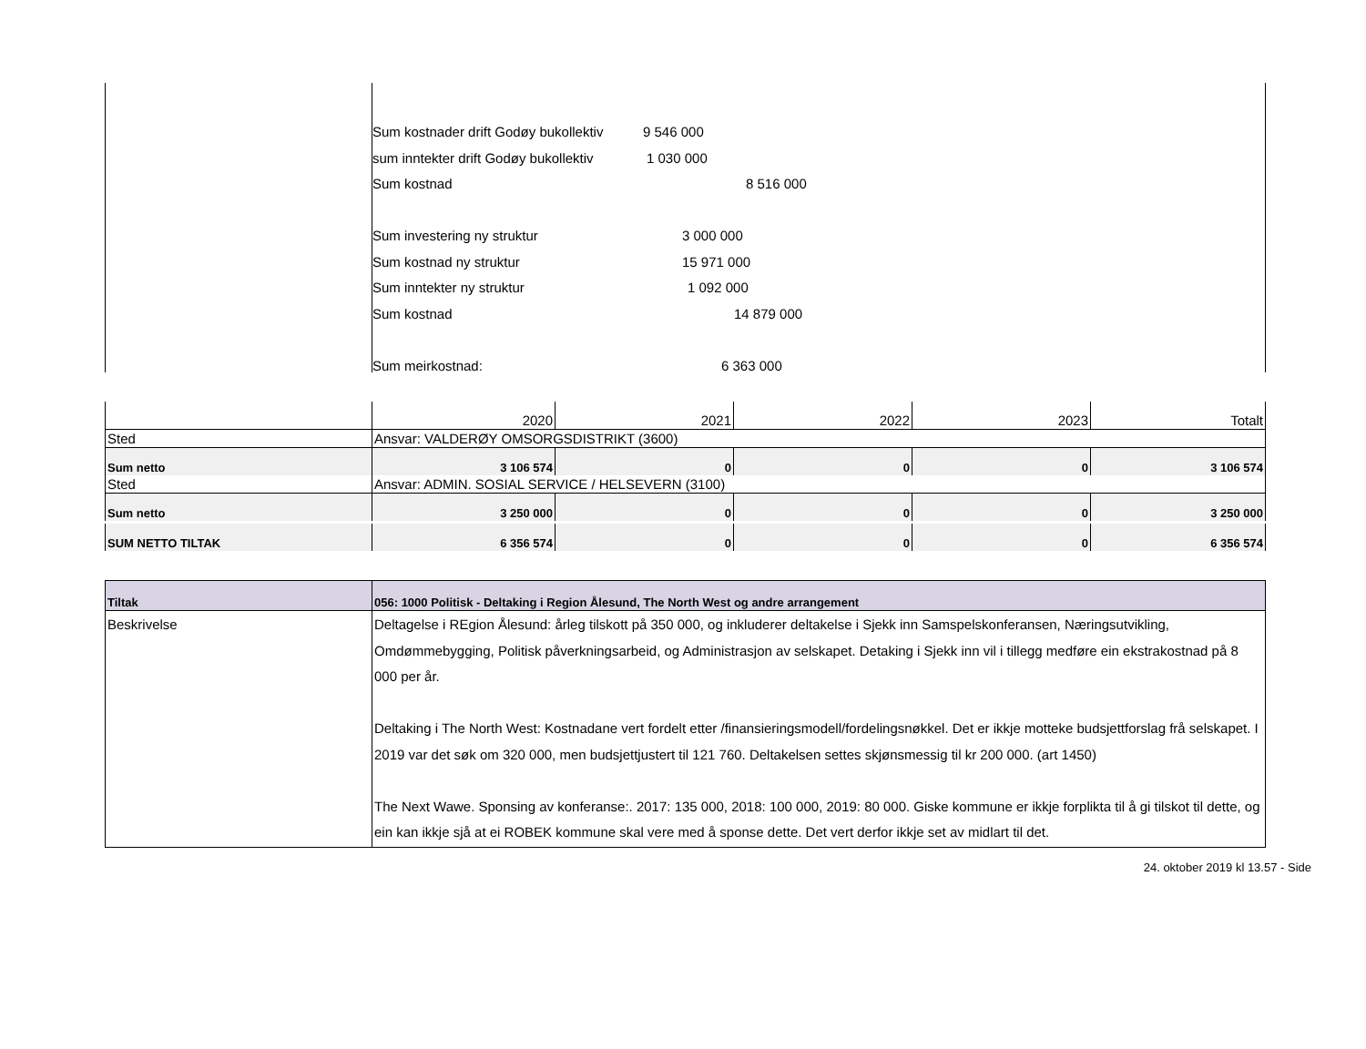Sum kostnader drift Godøy bukollektiv 9 546 000
sum inntekter drift Godøy bukollektiv 1 030 000
Sum kostnad 8 516 000
Sum investering ny struktur 3 000 000
Sum kostnad ny struktur 15 971 000
Sum inntekter ny struktur 1 092 000
Sum kostnad 14 879 000
Sum meirkostnad: 6 363 000
| | 2020 | 2021 | 2022 | 2023 | Totalt |
| Sted | Ansvar: VALDERØY OMSORGSDISTRIKT (3600) | | | | |
| Sum netto | 3 106 574 | 0 | 0 | 0 | 3 106 574 |
| Sted | Ansvar: ADMIN. SOSIAL SERVICE / HELSEVERN (3100) | | | | |
| Sum netto | 3 250 000 | 0 | 0 | 0 | 3 250 000 |
| SUM NETTO TILTAK | 6 356 574 | 0 | 0 | 0 | 6 356 574 |
| Tiltak | 056: 1000 Politisk - Deltaking i Region Ålesund, The North West og andre arrangement |
| Beskrivelse | Deltagelse i REgion Ålesund: årleg tilskott på 350 000, og inkluderer deltakelse i Sjekk inn Samspelskonferansen, Næringsutvikling, Omdømmebygging, Politisk påverkningsarbeid, og Administrasjon av selskapet. Detaking i Sjekk inn vil i tillegg medføre ein ekstrakostnad på 8 000 per år. Deltaking i The North West: Kostnadane vert fordelt etter /finansieringsmodell/fordelingsnøkkel. Det er ikkje motteke budsjettforslag frå selskapet. I 2019 var det søk om 320 000, men budsjettjustert til 121 760. Deltakelsen settes skjønsmessig til kr 200 000. (art 1450) The Next Wawe. Sponsing av konferanse:. 2017: 135 000, 2018: 100 000, 2019: 80 000. Giske kommune er ikkje forplikta til å gi tilskot til dette, og ein kan ikkje sjå at ei ROBEK kommune skal vere med å sponse dette. Det vert derfor ikkje set av midlart til det. |
24. oktober 2019 kl 13.57 - Side